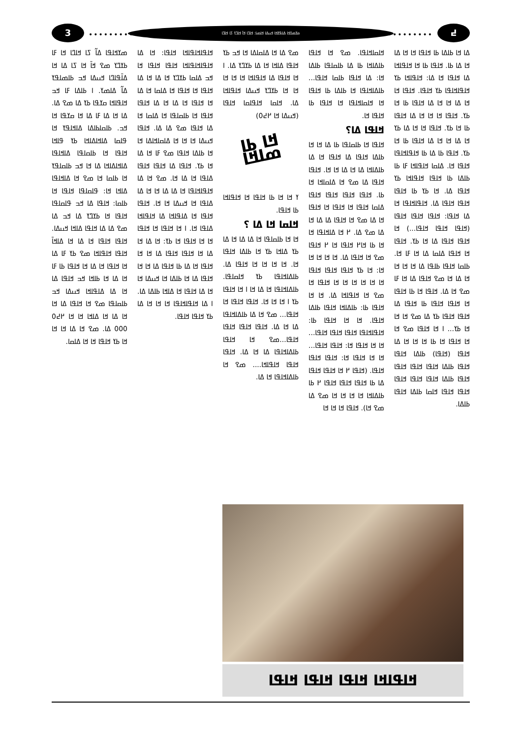3
••••••••••
ߛߌߘߌߞߊ ߡߊߟߌߞߊ ߞߎߡߊ ߞߊߘߊ: ߞߊߣߊ ߞߊ߫ ߞߊߣߌ ߖߊ ߞߊߣߊ
••••••••••
߄
ߘߌߞߊߟߊ ߡߊ߬ ߖߊ ߞߊߣߊ ߞߊ ߓߊ ߕߌߣߌ ߘߐ ߞߊ߫ ߞߊ ߖߊ ߡߊ ߞߊ ߡߊ߫ߟߊߣߊ ߞߎߡߊ ߞߏ ߕߊߘߊߟߌ ߡߊ߬ ߡߊߘߌ. ߊ ߕߊߡߊ ߓߊ ߞߏ ߞߊߟߊߞߊ ߛߌߟߊ ߕߌ ߡߊ ߘߐ ߡߊ. ߡߊ ߞߊ ߡߊ ߓߊ ߡߊ ߞߊ ߛߌߟߊ ߞߊ ߞߏ. ߕߊߛߊߕߊߡߊ ߡߊߞߊߟߌ ߞߊ ߟߊߛߊ ߡߊߞߊߡߊߞߊ ߕߌ ߟߊߞߊ ߞߊߟߊ ߞߊ ߕߊߛߊߟߊ ߡߊߞߊߟߊ ߡߊߞߊߡߊߞߊ ߡߊ ߞߊ ߞߏ ߕߊߛߊߟߌ ߞߊ ߕߊߛߊ ߞߊ ߘߐ ߞߊ ߡߊߞߊߟߊ ߡߊߞߊ ߞߊ: ߟߊߛߊߟߊ ߞߊߟߊ ߞߊ ߕߊߛߊ: ߞߊߟߊ ߡߊ ߞߏ ߟߊߛߊߟߊ ߞߊߟߊ ߞߊ ߕߌߣߌ ߡߊ ߞߏ ߡߊ ߘߐ ߡߊ ߡߊ ߞߊߟߊ ߡߊߞߊ ߞߎߡߊ. ߞߊߟߊ ߞߊߟߊ ߞߊ ߡߊ ߞߊ ߡߊߞߊ߫ ߞߊߟߊ ߞߊߟߊߞߊ ߘߐ ߕߌ ߓߊ ߡߊ ߞߊ ߞߊߟߊ ߞߊ ߡߊ ߞߊ ߞߊߟߊ ߕߊ ߓߊ ߞߊ ߡߊ ߞߊ ߕߊߞߊ ߞߏ ߞߊߟߊ ߡߊ ߞߊ ߡߊ ߡߊߟߊߞߊ ߞߎߡߊ ߞߏ ߕߊߛߊߟߊ ߘߐ ߞߊ ߞߊߟߊ ߡߊ ߞߊ ߞߊ ߡߊ ߞߊ ߡߊߞߊ ߞߊ ߞߊ ߂߄߀ ߀߀߀ ߡߊ. ߘߐ ߞߊ ߡߊ ߞߊ ߞߊ ߞߊ ߕߌ ߞߊߟߊ ߞߊ ߞߊ ߡߊߛߊ.
ߞߊߟߊߞߊߟߊߞߊ ߞߊߟߊ: ߞߊ ߡߊ ߞߊߟߊߞߊߟߊߞߊ ߞߊߟߊ ߞߊߟߊ ߞߊ ߞߏ ߡߊߛߊ ߕߌߣߌ ߞߊ ߡߊ ߞߊ ߡߊ ߞߊߟߊ ߞߊ ߞߊߟߊ ߞߊ ߡߊߛߊ ߞߊ ߡߊ ߞߊ ߞߊߟߊ ߞߊ ߡߊ ߞߊ ߡߊ ߞߊߟߊ ߞߊߟߊ ߞߊ ߕߊߛߊߟߊ ߞߊ ߡߊߛߊ ߞߊ ߡߊ ߞߊߟߊ ߘߐ ߡߊ ߡߊ. ߞߊߟߊ ߞߎߡߊ ߞߊ ߞߊ ߞߊ ߡߊߛߊߞߊߡߊ ߞߊ ߞߊ ߕߊߡߊ ߞߊߟߊ ߘߐ ߓߊ ߞߊ ߡߊ ߞߊ ߕߌ. ߞߊߟߊ ߡߊ ߞߊߟߊ ߞߊߟߊ ߡߊߟߊ ߞߊ ߡߊ ߞߊ. ߘߐ ߞߊ ߡߊ ߞߊߟߊߞߊߟߊ ߞߊ ߡߊ ߡߊ ߞߊ ߞߊ ߡߊ ߡߊߟߊ ߞߊ ߞߎߡߊ ߞߊ ߞߊ. ߞߊߟߊ ߞߊߟߊ ߞߊ ߡߊߟߊߞߊ ߡߊ ߞߊߟߊߞߊ ߡߊߟߊ ߞߊ. ߊ ߞߊ ߞߊߟߊ ߞߊ ߞߊߟߊ ߞߊ ߞߊ ߞߊߟߊ ߞߊ ߕߌ: ߞߊ ߡߊ ߞߊ ߡߊ ߞߊ ߞߊߟߊ ߞߊߟߊ ߡߊ ߞߊ ߞߊ ߞߊߟߊ ߞߊ ߡߊ ߕߊ ߞߊߟߊ ߡߊ ߞߊ ߞߊ ߞߊߟߊ ߡߊ ߞߊ ߕߊߡߊ ߞߊ ߞߎߡߊ ߞߊ ߞߊ ߡߊ ߞߊߟߊ ߞߊ ߡߊߞߊ ߕߊߡߊ ߡߊ. ߊ ߡߊ ߞߊߟߊߞߊߟߊ ߞߊ ߞߊ ߞߊ ߡߊ ߕߌ ߞߊߟߊ ߞߊߟߊ.
ߘߐ ߡߊ ߞߊ ߡߊߛߊߡߊ ߞߊ ߞߏ ߕߌ ߞߊߟߊ ߡߊߞߊ ߞߊ ߡߊ ߕߌߣߌ ߡߊ. ߊ ߞߊ ߞߊߟߊ ߡߊ ߞߊߟߊߞߊ ߞߊ ߞߊ ߞߊ ߞߊ ߞߊ ߕߌߣߌ ߞߎߡߊ ߞߊߟߊߞߊ ߡߊ. ߞߊߛߊ ߞߊߟߊߛߊ ߞߊߟߊ (ߞߎߡߊ ߞߊ ߂߄߀)
ߞߊ ߕߊ ߘߊߞߊ
ߌ ߞߊ ߞߊ ߕߊ ߞߊߟߊ ߞߊ ߞߊߟߊߞߊ ߕߊ ߞߊߟߊ.
ߞߊߛߊ ߞߊ ߡߊ ؟
ߞߊ ߞߊ ߕߊߛߊߟߊ ߞߊ ߡߊ ߡߊ ߞߊ ߡߊ ߕߌ ߡߊߞߊ ߕߌ ߞߊ ߕߊߡߊ ߞߊߟߊ ߞߊ. ߞߊ ߞߊ ߞߊ ߞߊ ߞߊߟߊ ߡߊ. ߕߊߡߊߞߊߟߊ ߕߌ ߞߊߛߊߟߊ. ߕߊߡߊߞߊߟߊ ߞߊ ߡߊ ߞߊ ߊ ߞߊ ߞߊߟߊ ߕߌ ߊ ߞߊ ߞߊ ߞߊ. ߞߊߟߊ ߞߊߟߊ ߞߊ ߞߊߟߊ... ߘߐ ߞߊ ߡߊ ߕߊߡߊߞߊߟߊ ߡߊ ߞߊ ߡߊ. ߞߊߟߊ ߞߊߟߊ ߞߊߟߊ ߞߊߟߊ...ߘߐ ߞߊ ߞߊߟߊ ߕߊߡߊߞߊߟߊ ߡߊ ߞߊ ߡߊ. ߞߊߟߊ ߞߊߟߊ ߞߊߟߊߞߊ.... ߘߐ ߞߊ ߕߊߡߊߞߊߟߊ ߞߊ ߡߊ.
ߞߊߛߊߞߊߟߊ. ߘߐ ߞߊ ߞߊߟߊ ߕߊߡߊߞߊ ߕߊ ߡߊ ߕߊߛߊߟߊ ߕߊߡߊ ߞߊ: ߡߊ ߞߊߟߊ ߕߊߛߊ ߞߊߟߊ... ߕߊߡߊߞߊߟߊ ߞߊ ߕߊߡߊ ߕߊ ߞߊߟߊ ߞߊ ߞߊߛߊߞߊߟߊ ߞߊ ߞߊߟߊ ߕߊ ߞߊߟߊ ߞߊ.
ߞߊߟߊ ߡߊ؟
ߞߊߟߊ ߞߊ ߕߊߛߊߟߊ ߕߊ ߡߊ ߞߊ ߞߊ ߕߊߡߊ ߞߊߟߊ ߡߊ ߞߊߟߊ ߞߊ ߡߊ ߕߊߡߊߞߊ ߡߊ ߞߊ ߡߊ ߞߊ ߞߊ. ߞߊߟߊ ߞߊߟߊ ߡߊ ߘߐ ߞߊ ߡߊߛߊߞߊ ߞߊ ߕߊ. ߞߊߟߊ ߞߊߟߊ ߞߊߟߊ ߞߊߟߊ ߡߊߛߊ ߞߊߟߊ ߞߊ ߞߊߟߊ ߞߊ ߞߊߟߊ ߞߊ ߡߊ ߘߐ ߞߊ ߞߊߟߊ ߡߊ ߡߊ ߞߊ ߡߊ ߘߐ ߡߊ. ߂ ߞߊ ߡߊߞߊߟߊ ߞߊ ߞߊ ߕߊ ߞߊ߂ ߞߊߟߊ ߞߊ ߂ ߞߊߟߊ ߘߐ ߞߊ ߞߊߟߊ ߡߊ. ߞߊ ߞߊ ߞߊ ߞߊ ߞߊ: ߞߊ ߕߌ ߞߊߟߊ ߞߊߟߊ ߞߊߟߊ ߞߊ ߞߊ ߞߊ ߞߊ ߞߊ ߞߊ ߞߊߟߊ ߞߊ ߘߐ ߞߊ ߞߊߟߊߞߊ ߡߊ. ߞߊ ߞߊ ߞߊߟߊ ߕߊ: ߕߊߡߊߞߊ ߞߊߟߊ ߕߊߡߊ ߞߊߟߊ. ߞߊ ߞߊ ߞߊߟߊ ߕߊ: ߞߊߟߊߞߊߟߊ ߞߊߟߊ ߞߊߟߊ ߞߊߟߊ... ߞߊ ߞߊ ߞߊߟߊ ߞߊ: ߞߊߟߊ ߞߊߟߊ... ߞߊ ߞߊ ߞߊߟߊ ߞߊ: ߞߊߟߊ ߞߊߟߊ ߞߊߟߊ. (ߞߊߟߊ ߂ ߞߊ ߞߊߟߊ ߞߊߟߊ ߡߊ ߕߊ ߞߊߟߊ ߞߊߟߊ ߞߊߟߊ ߂ ߕߊ ߕߊߡߊߞߊ ߞߊ ߞߊ ߞߊ ߞߊ ߘߐ ߡߊ ߘߐ ߞߊ). ߞߊߟߊ ߞߊ ߞߊ ߞߊ
ߡߊ ߞߊ ߕߊߡߊ ߕߊ ߞߊߟߊ ߞߊ ߞߊ ߡߊ ߞߊ ߡߊ ߕߊ. ߞߊߟߊ ߕߊ ߞߊ ߞߊߟߊߞߊ ߡߊ ߞߊߟߊ ߞߊ ߡߊ: ߞߊߟߊߞߊ ߕߌ ߞߊߟߊߞߊߟߊ ߕߌ ߞߊߟߊ. ߞߊߟߊ ߞߊ ߞߊ ߡߊ ߞߊ ߞߊ ߡߊ ߞߊߟߊ ߕߊ ߞߊ ߕߌ. ߞߊߟߊ ߞߊ ߞߊ ߞߊ ߡߊ ߞߊߟߊ ߕߊ ߞߊ ߕߌ. ߞߊߟߊ ߞߊ ߞߊ ߡߊ ߕߌ ߞߊ ߡߊ ߞߊ ߞߊ ߡߊ ߞߊߟߊ ߕߊ ߞߊ ߕߌ. ߞߊߟߊ ߕߊ ߡߊ ߕߊ ߞߊߟߊߞߊߟߊ ߞߊߟߊ ߞߊ. ߡߊߛߊ ߞߊߟߊߞߊ ߓߊ ߕߊ ߕߊߡߊ ߕߊ ߞߊߟߊ ߞߊߟߊߞߊ ߕߌ ߞߊߟߊ ߡߊ. ߞߊ ߕߌ ߕߊ ߞߊߟߊ ߞߊߟߊ ߞߊߟߊ ߡߊ. ߞߊߟߊߞߊߟߊ ߞߊ ߡߊ ߞߊߟߊ: ߞߊߟߊ ߞߊߟߊ ߞߊߟߊ (ߞߊߟߊ ߞߊߟߊ ߞߊߟߊ...) ߞߊ ߞߊߟߊ ߞߊߟߊ ߡߊ ߞߊ ߕߌ. ߞߊߟߊ ߞߊ ߞߊߟߊ ߡߊߛߊ ߡߊ ߞߊ ߓߊ ߞߊ. ߕߊߛߊ ߞߊߟߊ ߕߊߟߊ ߡߊ ߞߊ ߞߊ ߞߊ ߞߊ ߡߊ ߞߊ ߘߐ ߞߊߟߊ ߡߊ ߞߊ ߓߊ ߘߐ ߞߊ ߡߊ. ߞߊߟߊ ߞߊ ߕߊ ߞߊߟߊ ߞߊ ߞߊߟߊ ߞߊߟߊ ߕߊ ߞߊߟߊ ߡߊ ߞߊߟߊ ߞߊߟߊ ߕߌ ߡߊ ߘߐ ߞߊ ߞߊ ߞߊ ߕߌ... ߊ ߞߊ ߞߊߟߊ ߘߐ ߞߊ ߞߊ ߞߊߟߊ ߞߊ ߕߊ ߞߊ ߞߊ ߞߊ ߡߊ ߞߊߟߊ (ߞߊߟߊ) ߕߊߡߊ ߞߊߟߊ ߞߊߟߊ ߕߊߡߊ ߞߊߟߊ ߞߊߟߊ ߞߊߟߊ ߞߊߟߊ ߕߊߡߊ ߞߊߟߊ ߞߊߟߊ ߞߊߟߊ ߞߊߟߊ ߞߊߟߊ ߞߊߛߊ ߕߊߡߊ ߞߊߟߊ ߕߊߡߊ.
ߞߊߟߊߞߊ ߞߊߟߊ ߞߊߟߊ ߞߊߟߊ